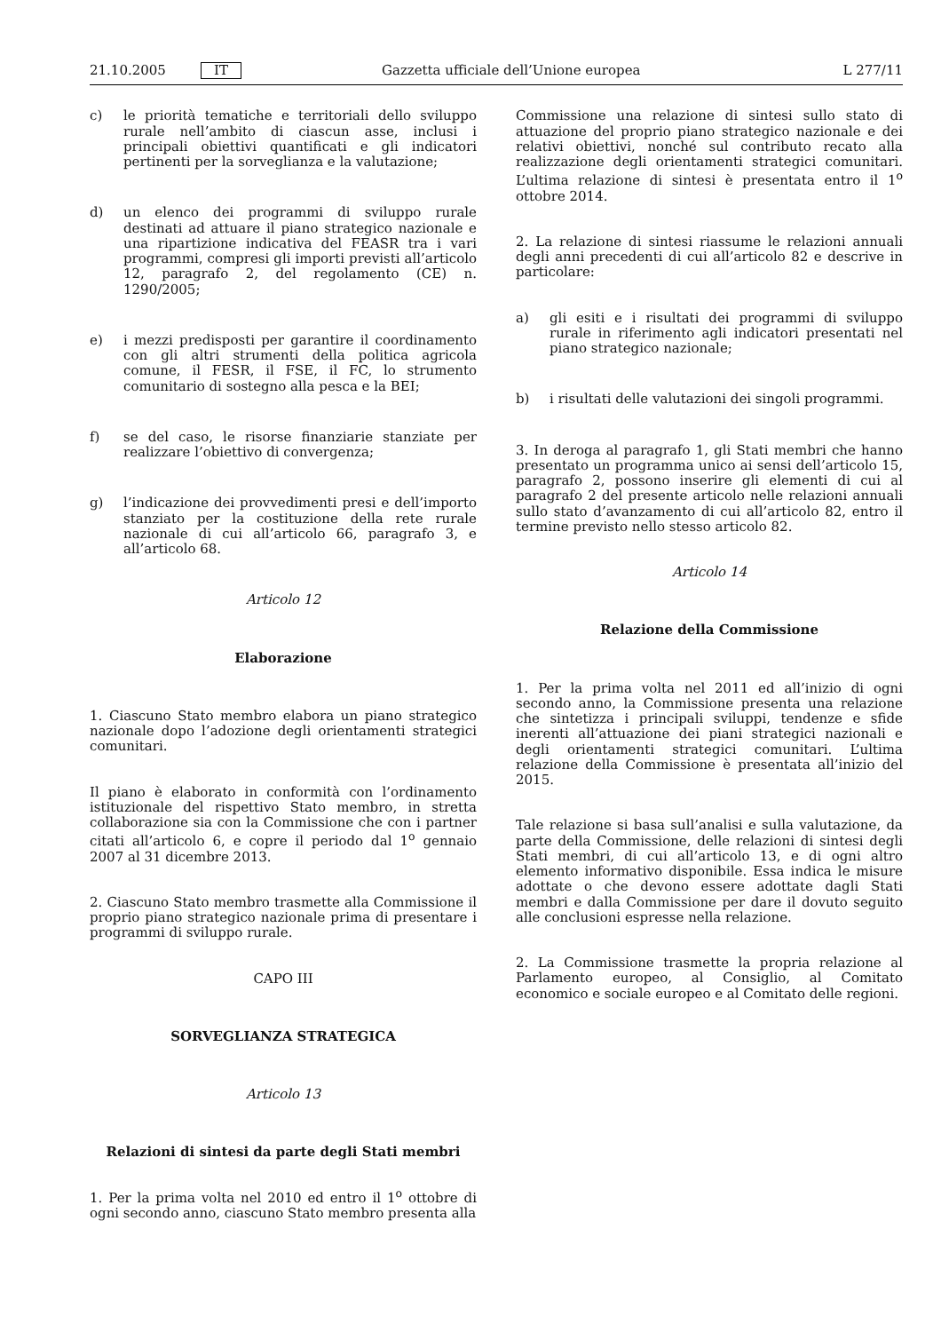21.10.2005 IT Gazzetta ufficiale dell’Unione europea L 277/11
c) le priorità tematiche e territoriali dello sviluppo rurale nell’ambito di ciascun asse, inclusi i principali obiettivi quantificati e gli indicatori pertinenti per la sorveglianza e la valutazione;
d) un elenco dei programmi di sviluppo rurale destinati ad attuare il piano strategico nazionale e una ripartizione indicativa del FEASR tra i vari programmi, compresi gli importi previsti all’articolo 12, paragrafo 2, del regolamento (CE) n. 1290/2005;
e) i mezzi predisposti per garantire il coordinamento con gli altri strumenti della politica agricola comune, il FESR, il FSE, il FC, lo strumento comunitario di sostegno alla pesca e la BEI;
f) se del caso, le risorse finanziarie stanziate per realizzare l’obiettivo di convergenza;
g) l’indicazione dei provvedimenti presi e dell’importo stanziato per la costituzione della rete rurale nazionale di cui all’articolo 66, paragrafo 3, e all’articolo 68.
Articolo 12
Elaborazione
1. Ciascuno Stato membro elabora un piano strategico nazionale dopo l’adozione degli orientamenti strategici comunitari.
Il piano è elaborato in conformità con l’ordinamento istituzionale del rispettivo Stato membro, in stretta collaborazione sia con la Commissione che con i partner citati all’articolo 6, e copre il periodo dal 1<sup>o</sup> gennaio 2007 al 31 dicembre 2013.
2. Ciascuno Stato membro trasmette alla Commissione il proprio piano strategico nazionale prima di presentare i programmi di sviluppo rurale.
CAPO III
SORVEGLIANZA STRATEGICA
Articolo 13
Relazioni di sintesi da parte degli Stati membri
1. Per la prima volta nel 2010 ed entro il 1<sup>o</sup> ottobre di ogni secondo anno, ciascuno Stato membro presenta alla
Commissione una relazione di sintesi sullo stato di attuazione del proprio piano strategico nazionale e dei relativi obiettivi, nonché sul contributo recato alla realizzazione degli orientamenti strategici comunitari. L’ultima relazione di sintesi è presentata entro il 1<sup>o</sup> ottobre 2014.
2. La relazione di sintesi riassume le relazioni annuali degli anni precedenti di cui all’articolo 82 e descrive in particolare:
a) gli esiti e i risultati dei programmi di sviluppo rurale in riferimento agli indicatori presentati nel piano strategico nazionale;
b) i risultati delle valutazioni dei singoli programmi.
3. In deroga al paragrafo 1, gli Stati membri che hanno presentato un programma unico ai sensi dell’articolo 15, paragrafo 2, possono inserire gli elementi di cui al paragrafo 2 del presente articolo nelle relazioni annuali sullo stato d’avanzamento di cui all’articolo 82, entro il termine previsto nello stesso articolo 82.
Articolo 14
Relazione della Commissione
1. Per la prima volta nel 2011 ed all’inizio di ogni secondo anno, la Commissione presenta una relazione che sintetizza i principali sviluppi, tendenze e sfide inerenti all’attuazione dei piani strategici nazionali e degli orientamenti strategici comunitari. L’ultima relazione della Commissione è presentata all’inizio del 2015.
Tale relazione si basa sull’analisi e sulla valutazione, da parte della Commissione, delle relazioni di sintesi degli Stati membri, di cui all’articolo 13, e di ogni altro elemento informativo disponibile. Essa indica le misure adottate o che devono essere adottate dagli Stati membri e dalla Commissione per dare il dovuto seguito alle conclusioni espresse nella relazione.
2. La Commissione trasmette la propria relazione al Parlamento europeo, al Consiglio, al Comitato economico e sociale europeo e al Comitato delle regioni.